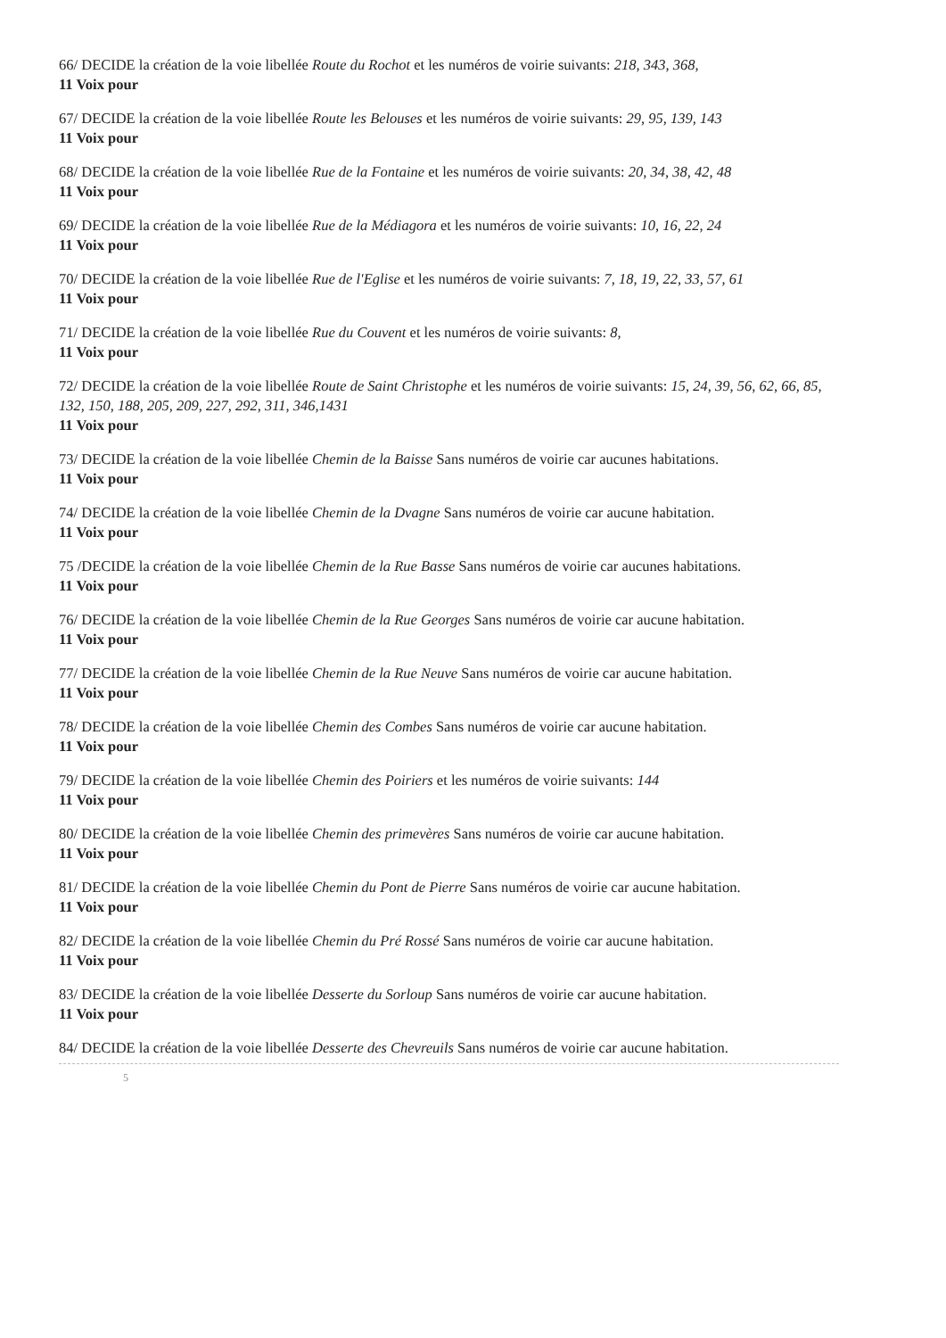66/ DECIDE la création de la voie libellée Route du Rochot et les numéros de voirie suivants: 218, 343, 368,
11 Voix pour
67/ DECIDE la création de la voie libellée Route les Belouses et les numéros de voirie suivants: 29, 95, 139, 143
11 Voix pour
68/ DECIDE la création de la voie libellée Rue de la Fontaine et les numéros de voirie suivants: 20, 34, 38, 42, 48
11 Voix pour
69/ DECIDE la création de la voie libellée Rue de la Médiagora et les numéros de voirie suivants: 10, 16, 22, 24
11 Voix pour
70/ DECIDE la création de la voie libellée Rue de l'Eglise et les numéros de voirie suivants: 7, 18, 19, 22, 33, 57, 61
11 Voix pour
71/ DECIDE la création de la voie libellée Rue du Couvent et les numéros de voirie suivants: 8,
11 Voix pour
72/ DECIDE la création de la voie libellée Route de Saint Christophe et les numéros de voirie suivants: 15, 24, 39, 56, 62, 66, 85, 132, 150, 188, 205, 209, 227, 292, 311, 346,1431
11 Voix pour
73/ DECIDE la création de la voie libellée Chemin de la Baisse Sans numéros de voirie car aucunes habitations.
11 Voix pour
74/ DECIDE la création de la voie libellée Chemin de la Dvagne Sans numéros de voirie car aucune habitation.
11 Voix pour
75 /DECIDE la création de la voie libellée Chemin de la Rue Basse Sans numéros de voirie car aucunes habitations.
11 Voix pour
76/ DECIDE la création de la voie libellée Chemin de la Rue Georges Sans numéros de voirie car aucune habitation.
11 Voix pour
77/ DECIDE la création de la voie libellée Chemin de la Rue Neuve Sans numéros de voirie car aucune habitation.
11 Voix pour
78/ DECIDE la création de la voie libellée Chemin des Combes Sans numéros de voirie car aucune habitation.
11 Voix pour
79/ DECIDE la création de la voie libellée Chemin des Poiriers et les numéros de voirie suivants: 144
11 Voix pour
80/ DECIDE la création de la voie libellée Chemin des primevères Sans numéros de voirie car aucune habitation.
11 Voix pour
81/ DECIDE la création de la voie libellée Chemin du Pont de Pierre Sans numéros de voirie car aucune habitation.
11 Voix pour
82/ DECIDE la création de la voie libellée Chemin du Pré Rossé Sans numéros de voirie car aucune habitation.
11 Voix pour
83/ DECIDE la création de la voie libellée Desserte du Sorloup Sans numéros de voirie car aucune habitation.
11 Voix pour
84/ DECIDE la création de la voie libellée Desserte des Chevreuils Sans numéros de voirie car aucune habitation.
5